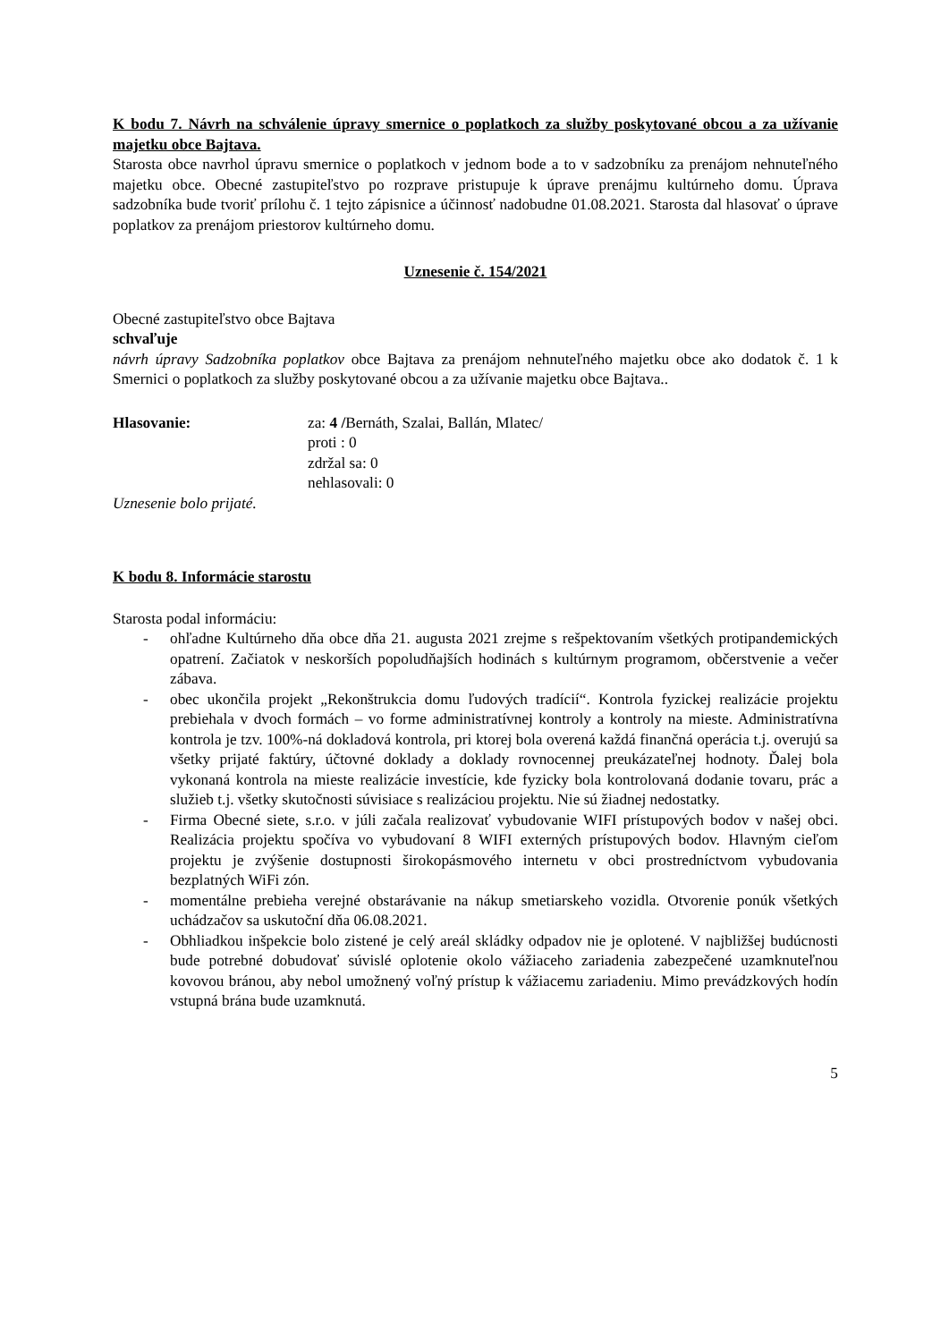K bodu 7. Návrh na schválenie úpravy smernice o poplatkoch za služby poskytované obcou a za užívanie majetku obce Bajtava.
Starosta obce navrhol úpravu smernice o poplatkoch v jednom bode a to v sadzobníku za prenájom nehnuteľného majetku obce. Obecné zastupiteľstvo po rozprave pristupuje k úprave prenájmu kultúrneho domu. Úprava sadzobníka bude tvoriť prílohu č. 1 tejto zápisnice a účinnosť nadobudne 01.08.2021. Starosta dal hlasovať o úprave poplatkov za prenájom priestorov kultúrneho domu.
Uznesenie č. 154/2021
Obecné zastupiteľstvo obce Bajtava
schvaľuje
návrh úpravy Sadzobníka poplatkov obce Bajtava za prenájom nehnuteľného majetku obce ako dodatok č. 1 k Smernici o poplatkoch za služby poskytované obcou a za užívanie majetku obce Bajtava..
Hlasovanie: za: 4 /Bernáth, Szalai, Ballán, Mlatec/
proti : 0
zdržal sa: 0
nehlasovali: 0
Uznesenie bolo prijaté.
K bodu 8. Informácie starostu
Starosta podal informáciu:
- ohľadne Kultúrneho dňa obce dňa 21. augusta 2021 zrejme s rešpektovaním všetkých protipandemických opatrení. Začiatok v neskorších popoludňajších hodinách s kultúrnym programom, občerstvenie a večer zábava.
- obec ukončila projekt „Rekonštrukcia domu ľudových tradícií“. Kontrola fyzickej realizácie projektu prebiehala v dvoch formách – vo forme administratívnej kontroly a kontroly na mieste. Administratívna kontrola je tzv. 100%-ná dokladová kontrola, pri ktorej bola overená každá finančná operácia t.j. overujú sa všetky prijaté faktúry, účtovné doklady a doklady rovnocennej preukázateľnej hodnoty. Ďalej bola vykonaná kontrola na mieste realizácie investície, kde fyzicky bola kontrolovaná dodanie tovaru, prác a služieb t.j. všetky skutočnosti súvisiace s realizáciou projektu. Nie sú žiadnej nedostatky.
- Firma Obecné siete, s.r.o. v júli začala realizovať vybudovanie WIFI prístupových bodov v našej obci. Realizácia projektu spočíva vo vybudovaní 8 WIFI externých prístupových bodov. Hlavným cieľom projektu je zvýšenie dostupnosti širokopásmového internetu v obci prostredníctvom vybudovania bezplatných WiFi zón.
- momentálne prebieha verejné obstarávanie na nákup smetiarskeho vozidla. Otvorenie ponúk všetkých uchádzačov sa uskutoční dňa 06.08.2021.
- Obhliadkou inšpekcie bolo zistené je celý areál skládky odpadov nie je oplotené. V najbližšej budúcnosti bude potrebné dobudovať súvislé oplotenie okolo vážiaceho zariadenia zabezpečené uzamknuteľnou kovovou bránou, aby nebol umožnený voľný prístup k vážiacemu zariadeniu. Mimo prevádzkových hodín vstupná brána bude uzamknutá.
5